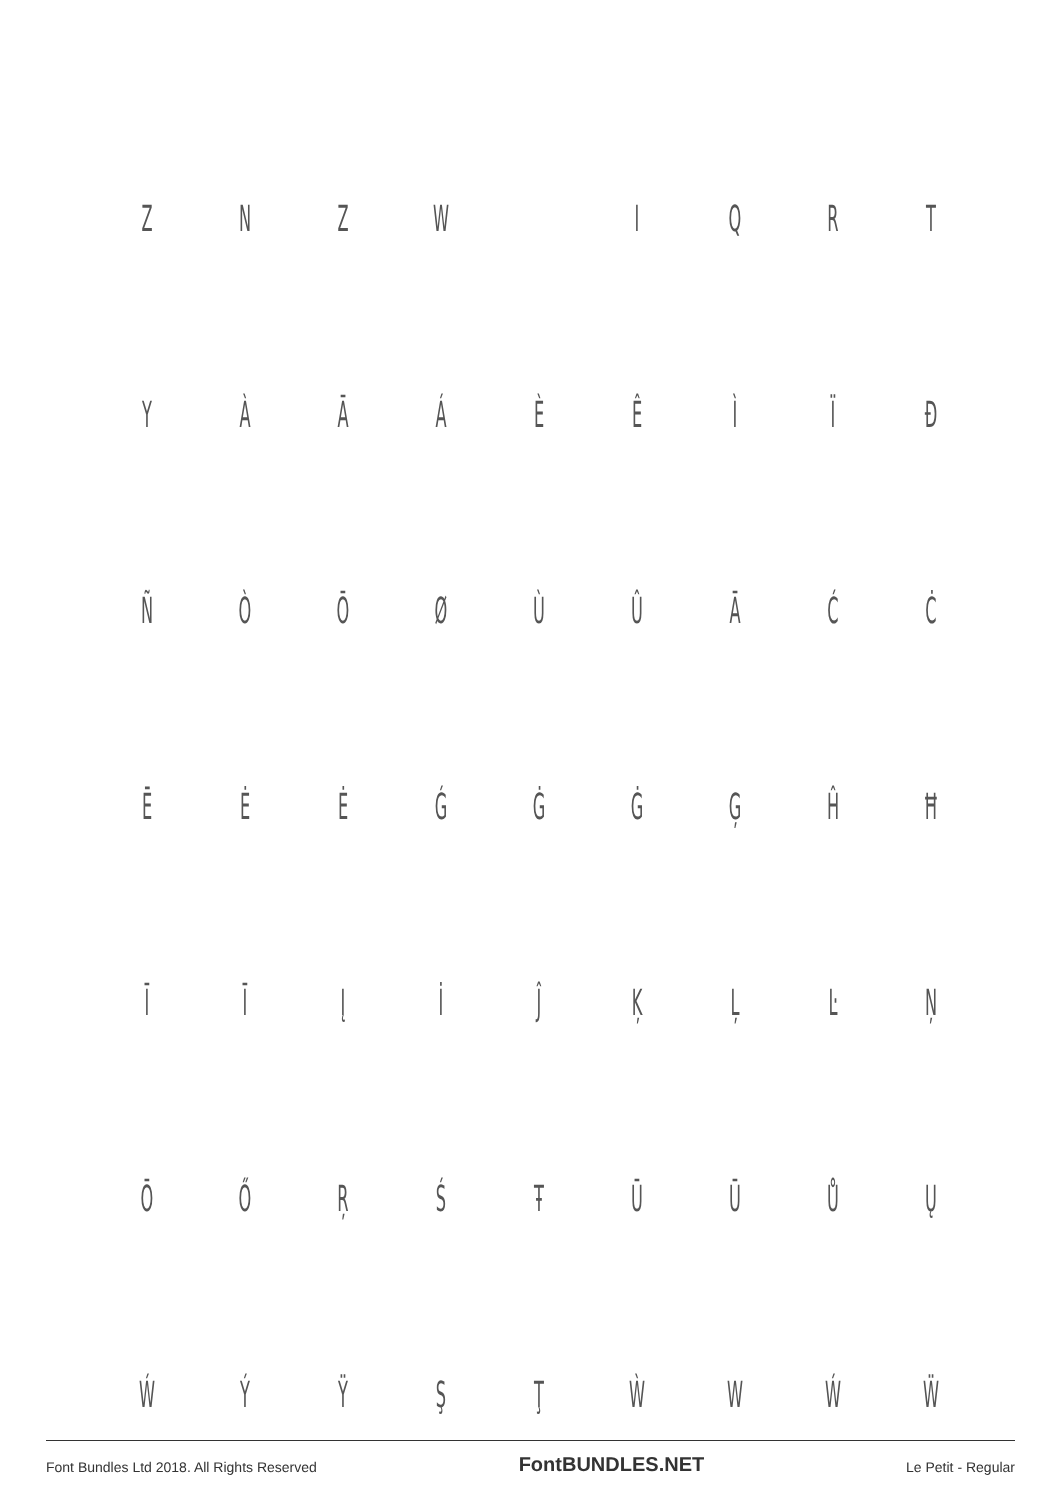| Z | N | Z | W | | I | Q | R | T |
| Y | À | Ā | Á | È | Ê | Ì | Ï | Đ |
| Ñ | Ò | Ō | Ø | Ù | Û | Ā | Ć | Ċ |
| Ē | Ė | Ė | Ǵ | Ġ | Ġ | Ģ | Ĥ | Ħ |
| Ī | Ī | Į | İ | Ĵ | Ķ | Ļ | Ŀ | Ņ |
| Ō | Ő | Ŗ | Ś | Ŧ | Ū | Ū | Ů | Ų |
| Ẃ | Ý | Ÿ | Ş | Ţ | Ẁ | W | Ẃ | Ẅ |
Font Bundles Ltd 2018. All Rights Reserved FontBUNDLES.NET Le Petit - Regular